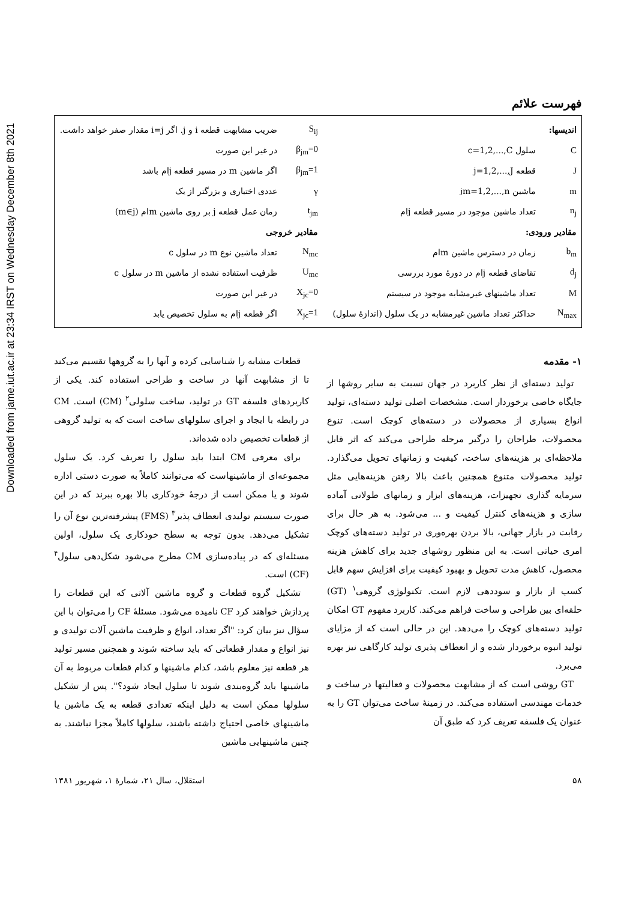Downloaded from jame.iut.ac.ir at 23:34 IRST on Wednesday December 8th 2021
فهرست علائم
اندیسها:
C سلول c=1,2,...,C
J قطعه j=1,2,...,J
m ماشین m=1,2,...,n<sub>j</sub>
n<sub>j</sub> تعداد ماشین موجود در مسیر قطعه jام
مقادیر ورودی:
b<sub>m</sub> زمان در دسترس ماشین mام
d<sub>j</sub> تقاضای قطعه jام در دورهٔ مورد بررسی
M تعداد ماشینهای غیرمشابه موجود در سیستم
N<sub>max</sub> حداکثر تعداد ماشین غیرمشابه در یک سلول (اندازهٔ سلول)
S<sub>ij</sub> ضریب مشابهت قطعه i و j. اگر i=j مقدار صفر خواهد داشت.
β<sub>jm</sub>=0 در غیر این صورت
β<sub>jm</sub>=1 اگر ماشین m در مسیر قطعه jام باشد
γ عددی اختیاری و بزرگتر از یک
t<sub>jm</sub> زمان عمل قطعه j بر روی ماشین mام (m∈j)
مقادیر خروجی
N<sub>mc</sub> تعداد ماشین نوع m در سلول c
U<sub>mc</sub> ظرفیت استفاده نشده از ماشین m در سلول c
X<sub>jc</sub>=0 در غیر این صورت
X<sub>jc</sub>=1 اگر قطعه jام به سلول تخصیص یابد
۱- مقدمه
تولید دسته‌ای از نظر کاربرد در جهان نسبت به سایر روشها از جایگاه خاصی برخوردار است. مشخصات اصلی تولید دسته‌ای، تولید انواع بسیاری از محصولات در دسته‌های کوچک است. تنوع محصولات، طراحان را درگیر مرحله طراحی می‌کند که اثر قابل ملاحظه‌ای بر هزینه‌های ساخت، کیفیت و زمانهای تحویل می‌گذارد. تولید محصولات متنوع همچنین باعث بالا رفتن هزینه‌هایی مثل سرمایه گذاری تجهیزات، هزینه‌های ابزار و زمانهای طولانی آماده سازی و هزینه‌های کنترل کیفیت و ... می‌شود. به هر حال برای رقابت در بازار جهانی، بالا بردن بهره‌وری در تولید دسته‌های کوچک امری حیاتی است. به این منظور روشهای جدید برای کاهش هزینه محصول، کاهش مدت تحویل و بهبود کیفیت برای افزایش سهم قابل کسب از بازار و سوددهی لازم است. تکنولوژی گروهی<sup>۱</sup> (GT) حلقه‌ای بین طراحی و ساخت فراهم می‌کند. کاربرد مفهوم GT امکان تولید دسته‌های کوچک را می‌دهد. این در حالی است که از مزایای تولید انبوه برخوردار شده و از انعطاف پذیری تولید کارگاهی نیز بهره می‌برد.
GT روشی است که از مشابهت محصولات و فعالیتها در ساخت و خدمات مهندسی استفاده می‌کند. در زمینهٔ ساخت می‌توان GT را به عنوان یک فلسفه تعریف کرد که طبق آن
قطعات مشابه را شناسایی کرده و آنها را به گروهها تقسیم می‌کند تا از مشابهت آنها در ساخت و طراحی استفاده کند. یکی از کاربردهای فلسفه GT در تولید، ساخت سلولی<sup>۲</sup> (CM) است. CM در رابطه با ایجاد و اجرای سلولهای ساخت است که به تولید گروهی از قطعات تخصیص داده شده‌اند.
برای معرفی CM ابتدا باید سلول را تعریف کرد. یک سلول مجموعه‌ای از ماشینهاست که می‌توانند کاملاً به صورت دستی اداره شوند و یا ممکن است از درجهٔ خودکاری بالا بهره ببرند که در این صورت سیستم تولیدی انعطاف پذیر<sup>۳</sup> (FMS) پیشرفته‌ترین نوع آن را تشکیل می‌دهد. بدون توجه به سطح خودکاری یک سلول، اولین مسئله‌ای که در پیاده‌سازی CM مطرح می‌شود شکل‌دهی سلول<sup>۴</sup> (CF) است.
تشکیل گروه قطعات و گروه ماشین آلاتی که این قطعات را پردازش خواهند کرد CF نامیده می‌شود. مسئلهٔ CF را می‌توان با این سؤال نیز بیان کرد: "اگر تعداد، انواع و ظرفیت ماشین آلات تولیدی و نیز انواع و مقدار قطعاتی که باید ساخته شوند و همچنین مسیر تولید هر قطعه نیز معلوم باشد، کدام ماشینها و کدام قطعات مربوط به آن ماشینها باید گروه‌بندی شوند تا سلول ایجاد شود؟". پس از تشکیل سلولها ممکن است به دلیل اینکه تعدادی قطعه به یک ماشین یا ماشینهای خاصی احتیاج داشته باشند، سلولها کاملاً مجزا نباشند. به چنین ماشینهایی ماشین
۵۸ استقلال، سال ۲۱، شمارهٔ ۱، شهریور ۱۳۸۱